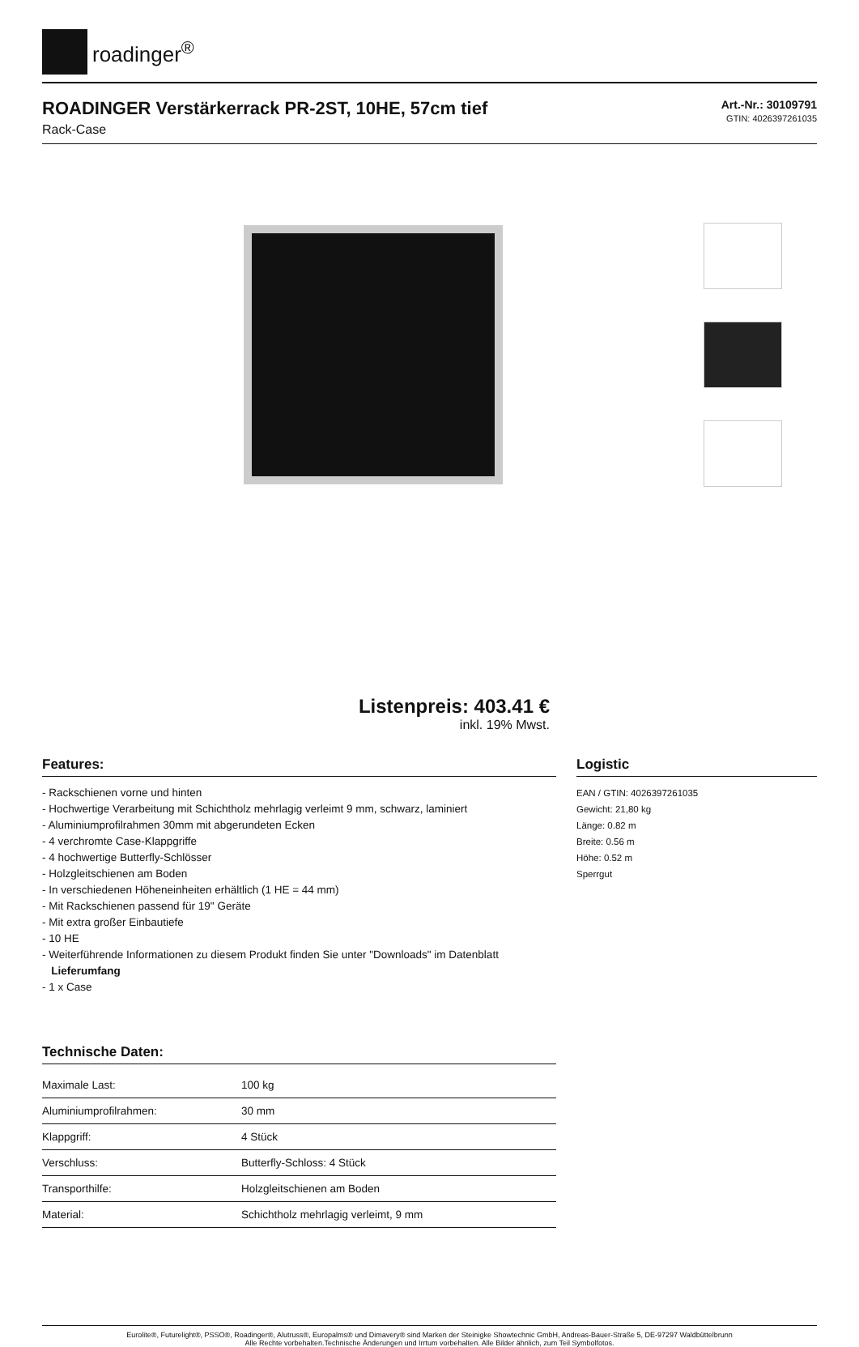roadinger<sup>®</sup>
ROADINGER Verstärkerrack PR-2ST, 10HE, 57cm tief
Rack-Case
Art.-Nr.: 30109791
GTIN: 4026397261035
Listenpreis: 403.41 €
inkl. 19% Mwst.
Features:
- Rackschienen vorne und hinten
- Hochwertige Verarbeitung mit Schichtholz mehrlagig verleimt 9 mm, schwarz, laminiert
- Aluminiumprofilrahmen 30mm mit abgerundeten Ecken
- 4 verchromte Case-Klappgriffe
- 4 hochwertige Butterfly-Schlösser
- Holzgleitschienen am Boden
- In verschiedenen Höheneinheiten erhältlich (1 HE = 44 mm)
- Mit Rackschienen passend für 19" Geräte
- Mit extra großer Einbautiefe
- 10 HE
- Weiterführende Informationen zu diesem Produkt finden Sie unter "Downloads" im Datenblatt
Lieferumfang
- 1 x Case
Technische Daten:
| Maximale Last: | 100 kg |
| Aluminiumprofilrahmen: | 30 mm |
| Klappgriff: | 4 Stück |
| Verschluss: | Butterfly-Schloss: 4 Stück |
| Transporthilfe: | Holzgleitschienen am Boden |
| Material: | Schichtholz mehrlagig verleimt, 9 mm |
Logistic
EAN / GTIN: 4026397261035
Gewicht: 21,80 kg
Länge: 0.82 m
Breite: 0.56 m
Höhe: 0.52 m
Sperrgut
Eurolite®, Futurelight®, PSSO®, Roadinger®, Alutruss®, Europalms® und Dimavery® sind Marken der Steinigke Showtechnic GmbH, Andreas-Bauer-Straße 5, DE-97297 Waldbüttelbrunn
Alle Rechte vorbehalten.Technische Änderungen und Irrtum vorbehalten. Alle Bilder ähnlich, zum Teil Symbolfotos.